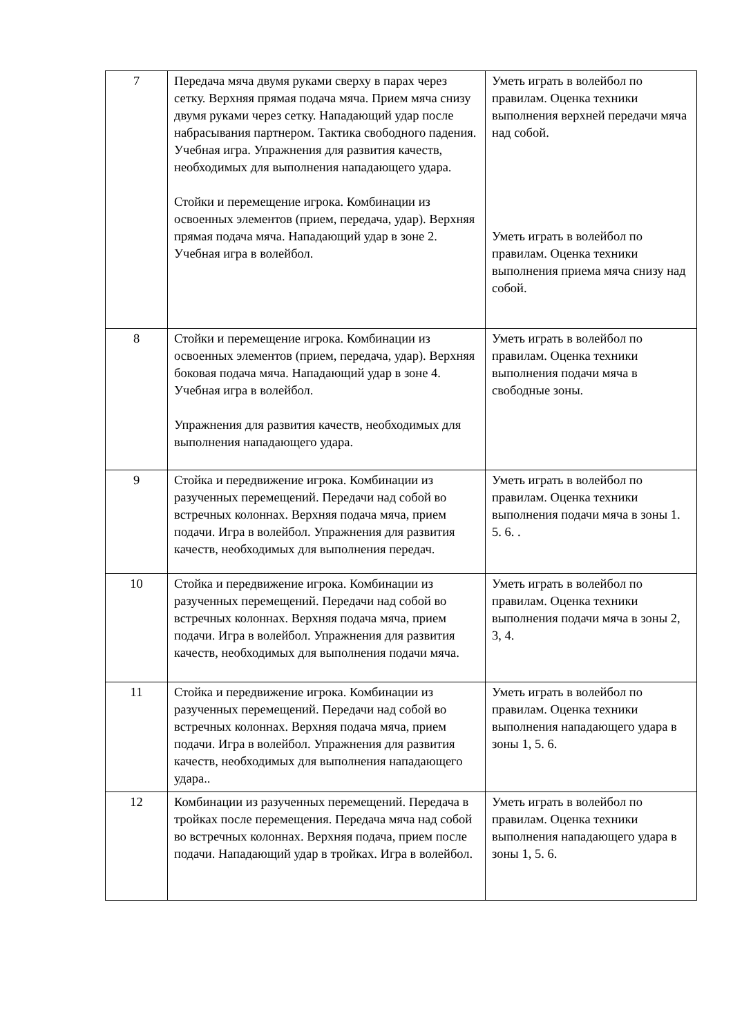| 7 | Передача мяча двумя руками сверху в парах через сетку. Верхняя прямая подача мяча. Прием мяча снизу двумя руками через сетку. Нападающий удар после набрасывания партнером. Тактика свободного падения. Учебная игра. Упражнения для развития качеств, необходимых для выполнения нападающего удара. Стойки и перемещение игрока. Комбинации из освоенных элементов (прием, передача, удар). Верхняя прямая подача мяча. Нападающий удар в зоне 2. Учебная игра в волейбол. | Уметь играть в волейбол по правилам. Оценка техники выполнения верхней передачи мяча над собой. Уметь играть в волейбол по правилам. Оценка техники выполнения приема мяча снизу над собой. |
| 8 | Стойки и перемещение игрока. Комбинации из освоенных элементов (прием, передача, удар). Верхняя боковая подача мяча. Нападающий удар в зоне 4. Учебная игра в волейбол. Упражнения для развития качеств, необходимых для выполнения нападающего удара. | Уметь играть в волейбол по правилам. Оценка техники выполнения подачи мяча в свободные зоны. |
| 9 | Стойка и передвижение игрока. Комбинации из разученных перемещений. Передачи над собой во встречных колоннах. Верхняя подача мяча, прием подачи. Игра в волейбол. Упражнения для развития качеств, необходимых для выполнения передач. | Уметь играть в волейбол по правилам. Оценка техники выполнения подачи мяча в зоны 1. 5. 6. . |
| 10 | Стойка и передвижение игрока. Комбинации из разученных перемещений. Передачи над собой во встречных колоннах. Верхняя подача мяча, прием подачи. Игра в волейбол. Упражнения для развития качеств, необходимых для выполнения подачи мяча. | Уметь играть в волейбол по правилам. Оценка техники выполнения подачи мяча в зоны 2, 3, 4. |
| 11 | Стойка и передвижение игрока. Комбинации из разученных перемещений. Передачи над собой во встречных колоннах. Верхняя подача мяча, прием подачи. Игра в волейбол. Упражнения для развития качеств, необходимых для выполнения нападающего удара.. | Уметь играть в волейбол по правилам. Оценка техники выполнения нападающего удара в зоны 1, 5. 6. |
| 12 | Комбинации из разученных перемещений. Передача в тройках после перемещения. Передача мяча над собой во встречных колоннах. Верхняя подача, прием после подачи. Нападающий удар в тройках. Игра в волейбол. | Уметь играть в волейбол по правилам. Оценка техники выполнения нападающего удара в зоны 1, 5. 6. |